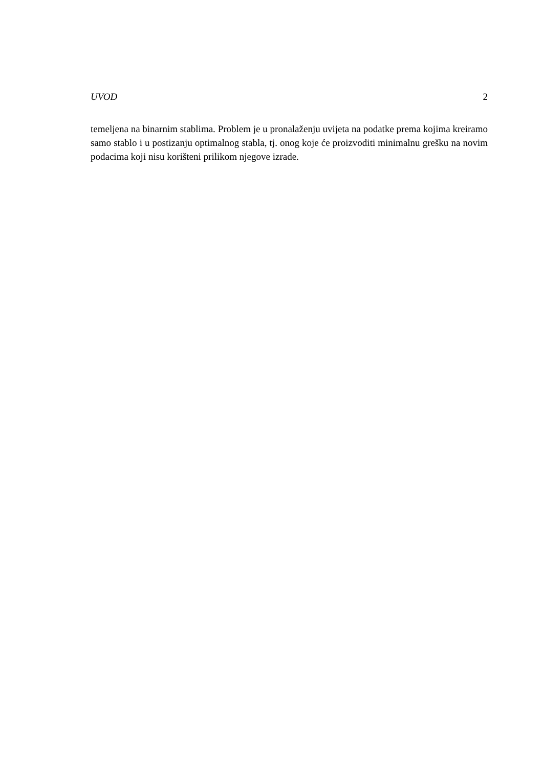UVOD 2
temeljena na binarnim stablima. Problem je u pronalaženju uvijeta na podatke prema kojima kreiramo samo stablo i u postizanju optimalnog stabla, tj. onog koje će proizvoditi minimalnu grešku na novim podacima koji nisu korišteni prilikom njegove izrade.